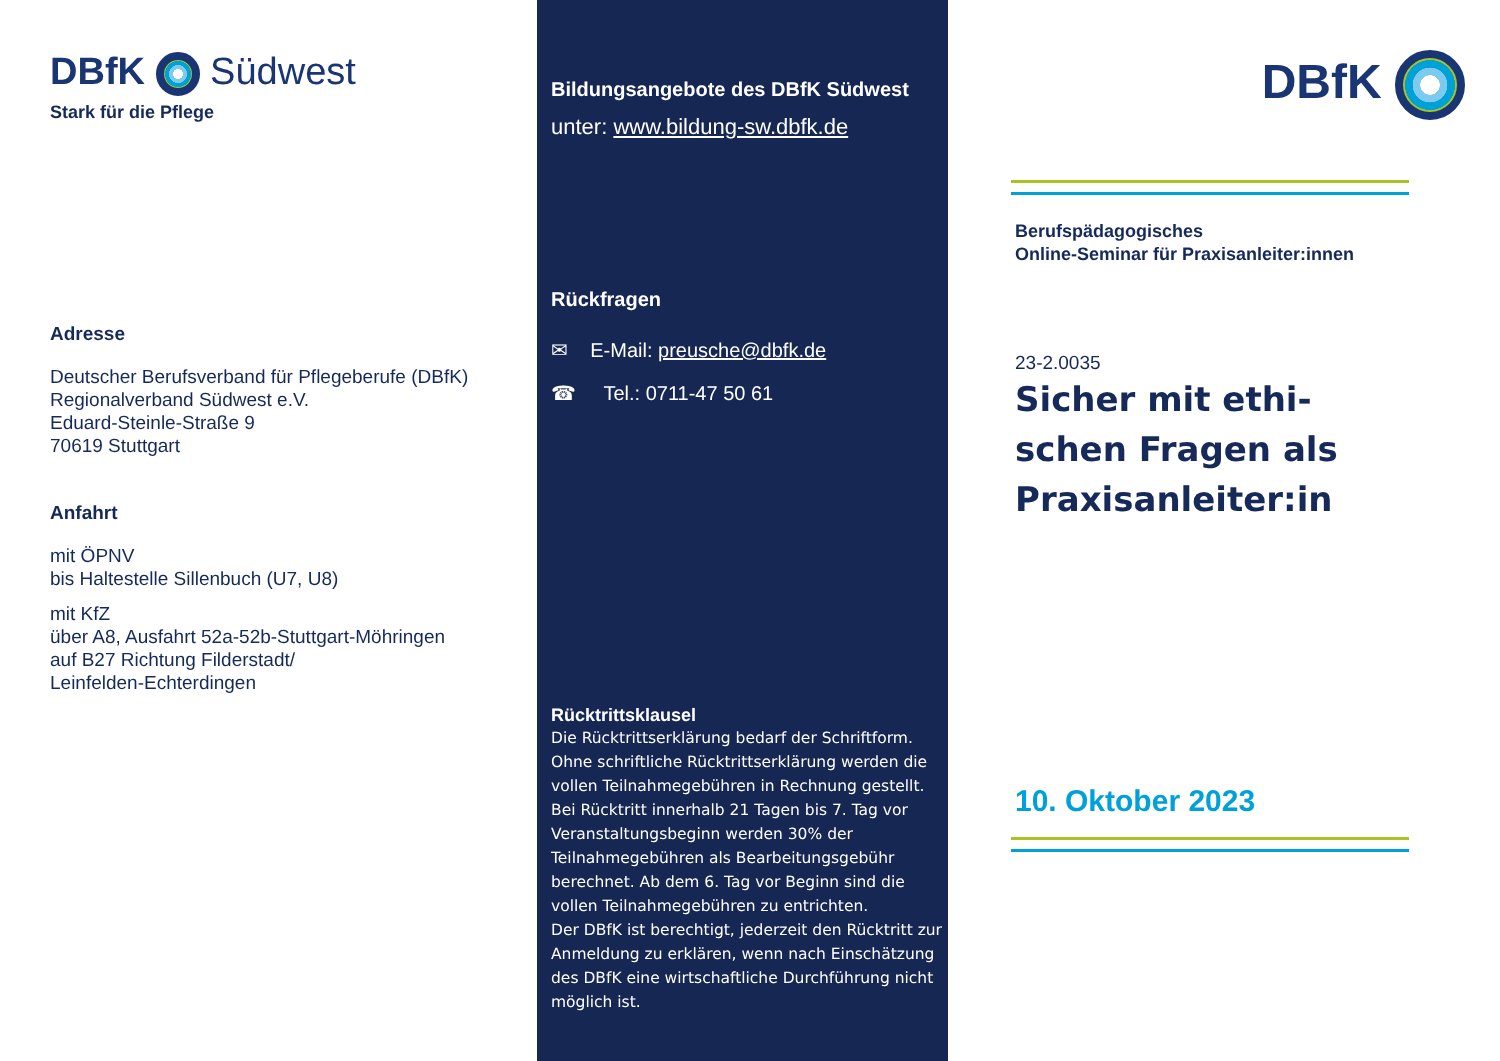DBfK Südwest
Stark für die Pflege
Adresse
Deutscher Berufsverband für Pflegeberufe (DBfK)
Regionalverband Südwest e.V.
Eduard-Steinle-Straße 9
70619 Stuttgart
Anfahrt
mit ÖPNV
bis Haltestelle Sillenbuch (U7, U8)
mit KfZ
über A8, Ausfahrt 52a-52b-Stuttgart-Möhringen
auf B27 Richtung Filderstadt/
Leinfelden-Echterdingen
Bildungsangebote des DBfK Südwest
unter: www.bildung-sw.dbfk.de
Rückfragen
✉ E-Mail: preusche@dbfk.de
☎ Tel.: 0711-47 50 61
Rücktrittsklausel
Die Rücktrittserklärung bedarf der Schriftform. Ohne schriftliche Rücktrittserklärung werden die vollen Teilnahmegebühren in Rechnung gestellt.
Bei Rücktritt innerhalb 21 Tagen bis 7. Tag vor Veranstaltungsbeginn werden 30% der Teilnahmegebühren als Bearbeitungsgebühr berechnet. Ab dem 6. Tag vor Beginn sind die vollen Teilnahmegebühren zu entrichten.
Der DBfK ist berechtigt, jederzeit den Rücktritt zur Anmeldung zu erklären, wenn nach Einschätzung des DBfK eine wirtschaftliche Durchführung nicht möglich ist.
DBfK
Berufspädagogisches
Online-Seminar für Praxisanleiter:innen
23-2.0035
Sicher mit ethi-
schen Fragen als
Praxisanleiter:in
10. Oktober 2023